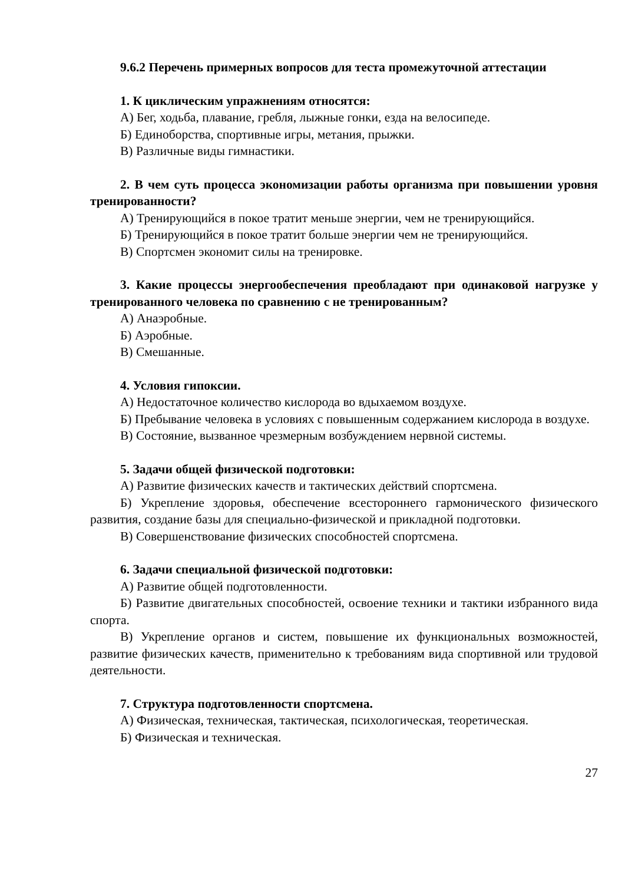9.6.2 Перечень примерных вопросов для теста промежуточной аттестации
1. К циклическим упражнениям относятся:
А) Бег, ходьба, плавание, гребля, лыжные гонки, езда на велосипеде.
Б) Единоборства, спортивные игры, метания, прыжки.
В) Различные виды гимнастики.
2. В чем суть процесса экономизации работы организма при повышении уровня тренированности?
А) Тренирующийся в покое тратит меньше энергии, чем не тренирующийся.
Б) Тренирующийся в покое тратит больше энергии чем не тренирующийся.
В) Спортсмен экономит силы на тренировке.
3. Какие процессы энергообеспечения преобладают при одинаковой нагрузке у тренированного человека по сравнению с не тренированным?
А) Анаэробные.
Б) Аэробные.
В) Смешанные.
4. Условия гипоксии.
А) Недостаточное количество кислорода во вдыхаемом воздухе.
Б) Пребывание человека в условиях с повышенным содержанием кислорода в воздухе.
В) Состояние, вызванное чрезмерным возбуждением нервной системы.
5. Задачи общей физической подготовки:
А) Развитие физических качеств и тактических действий спортсмена.
Б) Укрепление здоровья, обеспечение всестороннего гармонического физического развития, создание базы для специально-физической и прикладной подготовки.
В) Совершенствование физических способностей спортсмена.
6. Задачи специальной физической подготовки:
А) Развитие общей подготовленности.
Б) Развитие двигательных способностей, освоение техники и тактики избранного вида спорта.
В) Укрепление органов и систем, повышение их функциональных возможностей, развитие физических качеств, применительно к требованиям вида спортивной или трудовой деятельности.
7. Структура подготовленности спортсмена.
А) Физическая, техническая, тактическая, психологическая, теоретическая.
Б) Физическая и техническая.
27